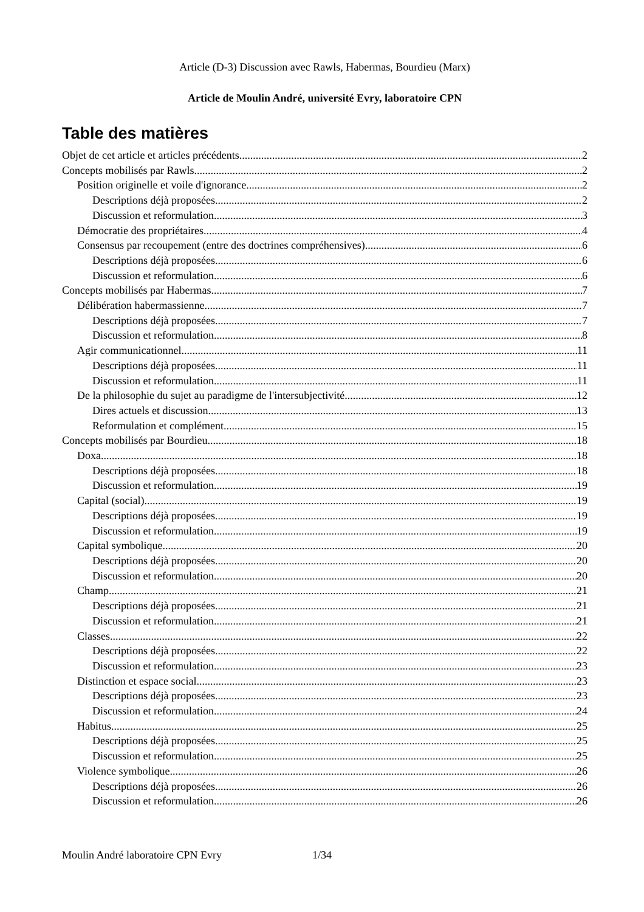Article (D-3) Discussion avec Rawls, Habermas, Bourdieu (Marx)
Article de Moulin André, université Evry, laboratoire CPN
Table des matières
Objet de cet article et articles précédents 2
Concepts mobilisés par Rawls 2
Position originelle et voile d'ignorance 2
Descriptions déjà proposées 2
Discussion et reformulation 3
Démocratie des propriétaires 4
Consensus par recoupement (entre des doctrines compréhensives) 6
Descriptions déjà proposées 6
Discussion et reformulation 6
Concepts mobilisés par Habermas 7
Délibération habermassienne 7
Descriptions déjà proposées 7
Discussion et reformulation 8
Agir communicationnel 11
Descriptions déjà proposées 11
Discussion et reformulation 11
De la philosophie du sujet au paradigme de l'intersubjectivité 12
Dires actuels et discussion 13
Reformulation et complément 15
Concepts mobilisés par Bourdieu 18
Doxa 18
Descriptions déjà proposées 18
Discussion et reformulation 19
Capital (social) 19
Descriptions déjà proposées 19
Discussion et reformulation 19
Capital symbolique 20
Descriptions déjà proposées 20
Discussion et reformulation 20
Champ 21
Descriptions déjà proposées 21
Discussion et reformulation 21
Classes 22
Descriptions déjà proposées 22
Discussion et reformulation 23
Distinction et espace social 23
Descriptions déjà proposées 23
Discussion et reformulation 24
Habitus 25
Descriptions déjà proposées 25
Discussion et reformulation 25
Violence symbolique 26
Descriptions déjà proposées 26
Discussion et reformulation 26
Moulin André laboratoire CPN Evry 1/34